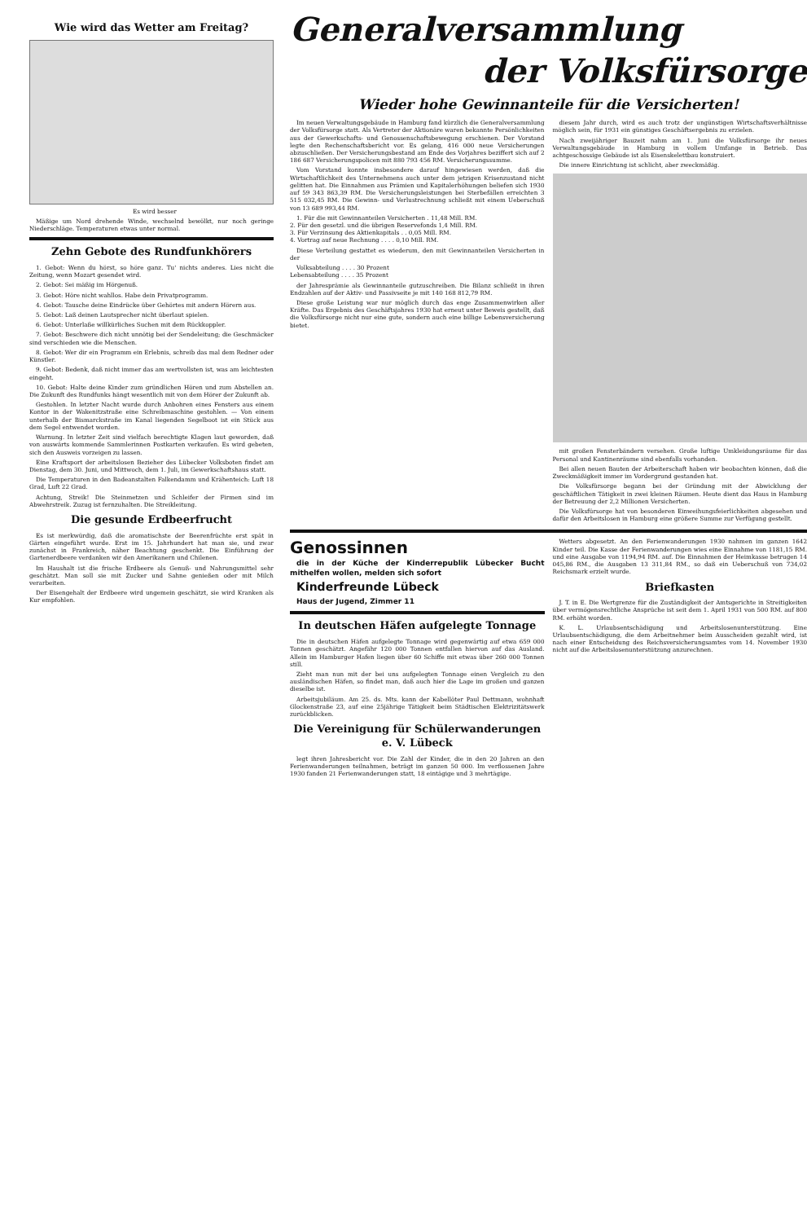Wie wird das Wetter am Freitag?
Es wird besser
Mäßige um Nord drehende Winde, wechselnd bewölkt, nur noch geringe Niederschläge. Temperaturen etwas unter normal.
Zehn Gebote des Rundfunkhörers
1. Gebot: Wenn du hörst, so höre ganz. Tu' nichts anderes. Lies nicht die Zeitung, wenn Mozart gesendet wird.
2. Gebot: Sei mäßig im Hörgenuß.
3. Gebot: Höre nicht wahllos. Habe dein Privatprogramm.
4. Gebot: Tausche deine Eindrücke über Gehörtes mit andern Hörern aus.
5. Gebot: Laß deinen Lautsprecher nicht überlaut spielen.
6. Gebot: Unterlaße willkürliches Suchen mit dem Rückkoppler.
7. Gebot: Beschwere dich nicht unnötig bei der Sendeleitung; die Geschmäcker sind verschieden wie die Menschen.
8. Gebot: Wer dir ein Programm ein Erlebnis, schreib das mal dem Redner oder Künstler.
9. Gebot: Bedenk, daß nicht immer das am wertvollsten ist, was am leichtesten eingeht.
10. Gebot: Halte deine Kinder zum gründlichen Hören und zum Abstellen an. Die Zukunft des Rundfunks hängt wesentlich mit von dem Hörer der Zukunft ab.
Gestohlen. In letzter Nacht wurde durch Anbohren eines Fensters aus einem Kontor in der Wakenitzstraße eine Schreibmaschine gestohlen. — Von einem unterhalb der Bismarckstraße im Kanal liegenden Segelboot ist ein Stück aus dem Segel entwendet worden.
Warnung. In letzter Zeit sind vielfach berechtigte Klagen laut geworden, daß von auswärts kommende Sammlerinnen Postkarten verkaufen. Es wird gebeten, sich den Ausweis vorzeigen zu lassen.
Eine Kraftsport der arbeitslosen Bezieher des Lübecker Volksboten findet am Dienstag, dem 30. Juni, und Mittwoch, dem 1. Juli, im Gewerkschaftshaus statt.
Die Temperaturen in den Badeanstalten Falkendamm und Krähenteich: Luft 18 Grad, Luft 22 Grad.
Achtung, Streik! Die Steinmetzen und Schleifer der Firmen sind im Abwehrstreik. Zuzug ist fernzuhalten. Die Streikleitung.
Die gesunde Erdbeerfrucht
Es ist merkwürdig, daß die aromatischste der Beerenfrüchte erst spät in Gärten eingeführt wurde. Erst im 15. Jahrhundert hat man sie, und zwar zunächst in Frankreich, näher Beachtung geschenkt. Die Einführung der Gartenerdbeere verdanken wir den Amerikanern und Chilenen.
Im Haushalt ist die frische Erdbeere als Genuß- und Nahrungsmittel sehr geschätzt. Man soll sie mit Zucker und Sahne genießen oder mit Milch verarbeiten.
Der Eisengehalt der Erdbeere wird ungemein geschätzt, sie wird Kranken als Kur empfohlen.
Generalversammlung
der Volksfürsorge
Wieder hohe Gewinnanteile für die Versicherten!
Im neuen Verwaltungsgebäude in Hamburg fand kürzlich die Generalversammlung der Volksfürsorge statt. Als Vertreter der Aktionäre waren bekannte Persönlichkeiten aus der Gewerkschafts- und Genossenschaftsbewegung erschienen. Der Vorstand legte den Rechenschaftsbericht vor. Es gelang, 416 000 neue Versicherungen abzuschließen. Der Versicherungsbestand am Ende des Vorjahres beziffert sich auf 2 186 687 Versicherungspolicen mit 880 793 456 RM. Versicherungssumme.
Vom Vorstand konnte insbesondere darauf hingewiesen werden, daß die Wirtschaftlichkeit des Unternehmens auch unter dem jetzigen Krisenzustand nicht gelitten hat. Die Einnahmen aus Prämien und Kapitalerhöhungen beliefen sich 1930 auf 59 343 863,39 RM. Die Versicherungsleistungen bei Sterbefällen erreichten 3 515 032,45 RM. Die Gewinn- und Verlustrechnung schließt mit einem Ueberschuß von 13 689 993,44 RM.
1. Für die mit Gewinnanteilen Versicherten . 11,48 Mill. RM.
2. Für den gesetzl. und die übrigen Reservefonds 1,4 Mill. RM.
3. Für Verzinsung des Aktienkapitals . . 0,05 Mill. RM.
4. Vortrag auf neue Rechnung . . . . 0,10 Mill. RM.
Diese Verteilung gestattet es wiederum, den mit Gewinnanteilen Versicherten in der
Volksabteilung . . . . 30 Prozent
Lebensabteilung . . . . 35 Prozent
der Jahresprämie als Gewinnanteile gutzuschreiben. Die Bilanz schließt in ihren Endzahlen auf der Aktiv- und Passivseite je mit 140 168 812,79 RM.
Diese große Leistung war nur möglich durch das enge Zusammenwirken aller Kräfte. Das Ergebnis des Geschäftsjahres 1930 hat erneut unter Beweis gestellt, daß die Volksfürsorge nicht nur eine gute, sondern auch eine billige Lebensversicherung bietet.
diesem Jahr durch, wird es auch trotz der ungünstigen Wirtschaftsverhältnisse möglich sein, für 1931 ein günstiges Geschäftsergebnis zu erzielen.
Nach zweijähriger Bauzeit nahm am 1. Juni die Volksfürsorge ihr neues Verwaltungsgebäude in Hamburg in vollem Umfange in Betrieb. Das achtgeschossige Gebäude ist als Eisenskelettbau konstruiert.
Die innere Einrichtung ist schlicht, aber zweckmäßig.
mit großen Fensterbändern versehen. Große luftige Umkleidungsräume für das Personal und Kantinenräume sind ebenfalls vorhanden.
Bei allen neuen Bauten der Arbeiterschaft haben wir beobachten können, daß die Zweckmäßigkeit immer im Vordergrund gestanden hat.
Die Volksfürsorge begann bei der Gründung mit der Abwicklung der geschäftlichen Tätigkeit in zwei kleinen Räumen. Heute dient das Haus in Hamburg der Betreuung der 2,2 Millionen Versicherten.
Die Volksfürsorge hat von besonderen Einweihungsfeierlichkeiten abgesehen und dafür den Arbeitslosen in Hamburg eine größere Summe zur Verfügung gestellt.
Genossinnen
die in der Küche der Kinderrepublik Lübecker Bucht mithelfen wollen, melden sich sofort
Kinderfreunde Lübeck
Haus der Jugend, Zimmer 11
In deutschen Häfen aufgelegte Tonnage
Die in deutschen Häfen aufgelegte Tonnage wird gegenwärtig auf etwa 659 000 Tonnen geschätzt. Angefähr 120 000 Tonnen entfallen hiervon auf das Ausland. Allein im Hamburger Hafen liegen über 60 Schiffe mit etwas über 260 000 Tonnen still.
Zieht man nun mit der bei uns aufgelegten Tonnage einen Vergleich zu den ausländischen Häfen, so findet man, daß auch hier die Lage im großen und ganzen dieselbe ist.
Arbeitsjubiläum. Am 25. ds. Mts. kann der Kabellöter Paul Dettmann, wohnhaft Glockenstraße 23, auf eine 25jährige Tätigkeit beim Städtischen Elektrizitätswerk zurückblicken.
Die Vereinigung für Schülerwanderungen e. V. Lübeck
legt ihren Jahresbericht vor. Die Zahl der Kinder, die in den 20 Jahren an den Ferienwanderungen teilnahmen, beträgt im ganzen 50 000. Im verflossenen Jahre 1930 fanden 21 Ferienwanderungen statt, 18 eintägige und 3 mehrtägige.
Wetters abgesetzt. An den Ferienwanderungen 1930 nahmen im ganzen 1642 Kinder teil. Die Kasse der Ferienwanderungen wies eine Einnahme von 1181,15 RM. und eine Ausgabe von 1194,94 RM. auf. Die Einnahmen der Heimkasse betrugen 14 045,86 RM., die Ausgaben 13 311,84 RM., so daß ein Ueberschuß von 734,02 Reichsmark erzielt wurde.
Briefkasten
J. T. in E. Die Wertgrenze für die Zuständigkeit der Amtsgerichte in Streitigkeiten über vermögensrechtliche Ansprüche ist seit dem 1. April 1931 von 500 RM. auf 800 RM. erhöht worden.
K. L. Urlaubsentschädigung und Arbeitslosenunterstützung. Eine Urlaubsentschädigung, die dem Arbeitnehmer beim Ausscheiden gezahlt wird, ist nach einer Entscheidung des Reichsversicherungsamtes vom 14. November 1930 nicht auf die Arbeitslosenunterstützung anzurechnen.